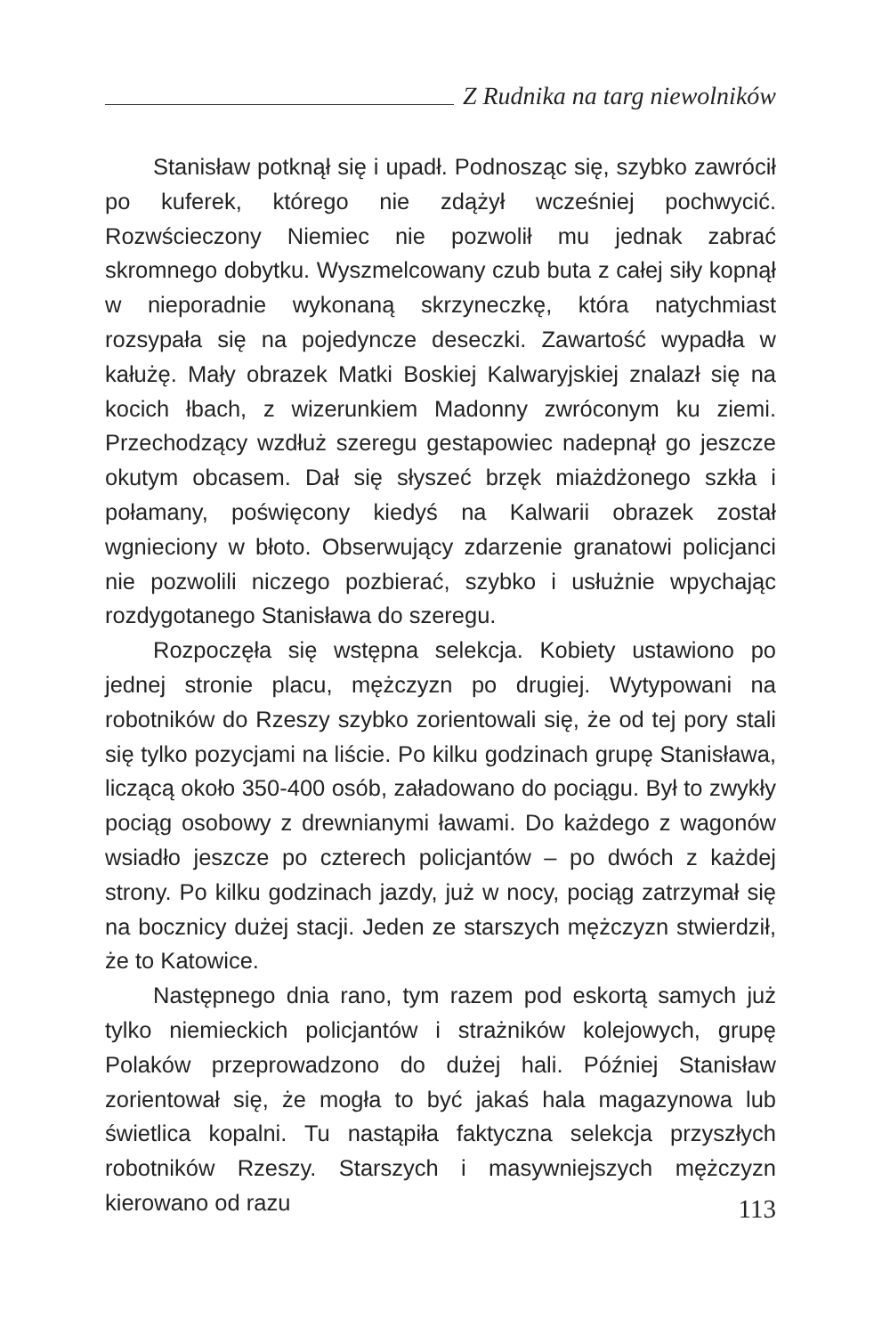Z Rudnika na targ niewolników
Stanisław potknął się i upadł. Podnosząc się, szybko zawrócił po kuferek, którego nie zdążył wcześniej pochwycić. Rozwścieczony Niemiec nie pozwolił mu jednak zabrać skromnego dobytku. Wyszmelcowany czub buta z całej siły kopnął w nieporadnie wykonaną skrzyneczkę, która natychmiast rozsypała się na pojedyncze deseczki. Zawartość wypadła w kałużę. Mały obrazek Matki Boskiej Kalwaryjskiej znalazł się na kocich łbach, z wizerunkiem Madonny zwróconym ku ziemi. Przechodzący wzdłuż szeregu gestapowiec nadepnął go jeszcze okutym obcasem. Dał się słyszeć brzęk miażdżonego szkła i połamany, poświęcony kiedyś na Kalwarii obrazek został wgnieciony w błoto. Obserwujący zdarzenie granatowi policjanci nie pozwolili niczego pozbierać, szybko i usłużnie wpychając rozdygotanego Stanisława do szeregu.
Rozpoczęła się wstępna selekcja. Kobiety ustawiono po jednej stronie placu, mężczyzn po drugiej. Wytypowani na robotników do Rzeszy szybko zorientowali się, że od tej pory stali się tylko pozycjami na liście. Po kilku godzinach grupę Stanisława, liczącą około 350-400 osób, załadowano do pociągu. Był to zwykły pociąg osobowy z drewnianymi ławami. Do każdego z wagonów wsiadło jeszcze po czterech policjantów – po dwóch z każdej strony. Po kilku godzinach jazdy, już w nocy, pociąg zatrzymał się na bocznicy dużej stacji. Jeden ze starszych mężczyzn stwierdził, że to Katowice.
Następnego dnia rano, tym razem pod eskortą samych już tylko niemieckich policjantów i strażników kolejowych, grupę Polaków przeprowadzono do dużej hali. Później Stanisław zorientował się, że mogła to być jakaś hala magazynowa lub świetlica kopalni. Tu nastąpiła faktyczna selekcja przyszłych robotników Rzeszy. Starszych i masywniejszych mężczyzn kierowano od razu
113